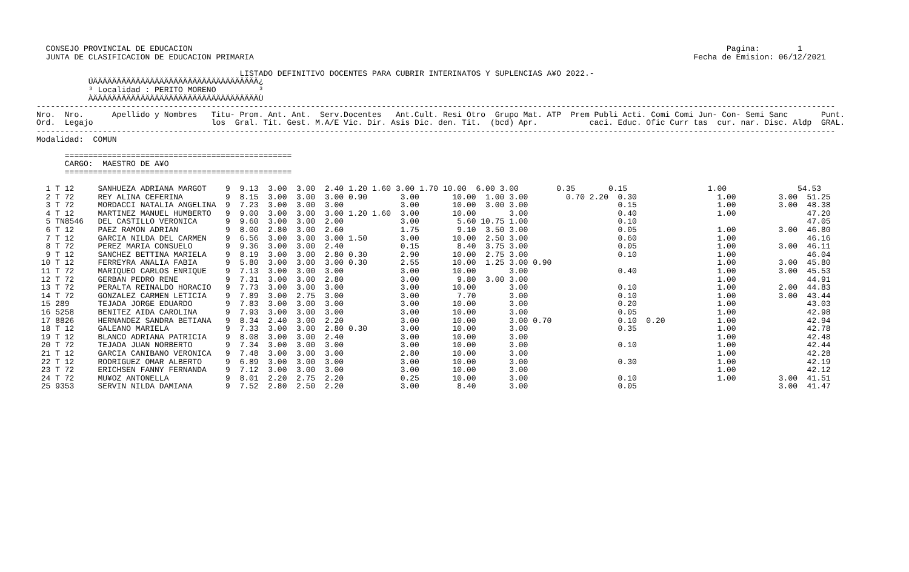CONSEJO PROVINCIAL DE EDUCACION                                                                                                                 Pagina:        1
  JUNTA DE CLASIFICACION DE EDUCACION PRIMARIA                                                                                             Fecha de Emision: 06/12/2021

                                           LISTADO DEFINITIVO DOCENTES PARA CUBRIR INTERINATOS Y SUPLENCIAS A¥O 2022.-
           ÚÄÄÄÄÄÄÄÄÄÄÄÄÄÄÄÄÄÄÄÄÄÄÄÄÄÄÄÄÄÄÄÄÄÄÄ¿
           ³ Localidad : PERITO MORENO         ³
           ÀÄÄÄÄÄÄÄÄÄÄÄÄÄÄÄÄÄÄÄÄÄÄÄÄÄÄÄÄÄÄÄÄÄÄÄÙ
-------------------------------------------------------------------------------------------------------------------------------------------------------------------------
Nro.  Nro.      Apellido y Nombres   Titu- Prom. Ant. Ant.  Serv.Docentes   Ant.Cult. Resi Otro  Grupo Mat. ATP  Prem Publi Acti. Comi Comi Jun- Con- Semi Sanc       Punt.
Ord.  Legajo                         los  Gral. Tit. Gest. M.A/E Vic. Dir. Asis Dic. den. Tit.  (bcd) Apr.           caci. Educ. Ofic Curr tas  cur. nar. Disc. Aldp  GRAL.
-------------------------------------------------------------------------------------------------------------------------------------------------------------------------
Modalidad:  COMUN

      ================================================
      CARGO:  MAESTRO DE A¥O
      ================================================

  1 T 12     SANHUEZA ADRIANA MARGOT    9  9.13  3.00  3.00  2.40 1.20 1.60 3.00 1.70 10.00  6.00 3.00        0.35       0.15                 1.00               54.53
  2 T 72     REY ALINA CEFERINA         9  8.15  3.00  3.00  3.00 0.90       3.00       10.00  1.00 3.00        0.70 2.20  0.30                 1.00         3.00  51.25
  3 T 72     MORDACCI NATALIA ANGELINA  9  7.23  3.00  3.00  3.00            3.00       10.00  3.00 3.00                   0.15                 1.00         3.00  48.38
  4 T 12     MARTINEZ MANUEL HUMBERTO   9  9.00  3.00  3.00  3.00 1.20 1.60  3.00       10.00       3.00                   0.40                 1.00               47.20
  5 TN8546   DEL CASTILLO VERONICA      9  9.60  3.00  3.00  2.00            3.00        5.60 10.75 1.00                   0.10                                    47.05
  6 T 12     PAEZ RAMON ADRIAN          9  8.00  2.80  3.00  2.60            1.75        9.10  3.50 3.00                   0.05                 1.00         3.00  46.80
  7 T 12     GARCIA NILDA DEL CARMEN    9  6.56  3.00  3.00  3.00 1.50       3.00       10.00  2.50 3.00                   0.60                 1.00               46.16
  8 T 72     PEREZ MARIA CONSUELO       9  9.36  3.00  3.00  2.40            0.15        8.40  3.75 3.00                   0.05                 1.00         3.00  46.11
  9 T 12     SANCHEZ BETTINA MARIELA    9  8.19  3.00  3.00  2.80 0.30       2.90       10.00  2.75 3.00                   0.10                 1.00               46.04
 10 T 12     FERREYRA ANALIA FABIA      9  5.80  3.00  3.00  3.00 0.30       2.55       10.00  1.25 3.00 0.90                                   1.00         3.00  45.80
 11 T 72     MARIQUEO CARLOS ENRIQUE    9  7.13  3.00  3.00  3.00            3.00       10.00       3.00                   0.40                 1.00         3.00  45.53
 12 T 72     GERBAN PEDRO RENE          9  7.31  3.00  3.00  2.80            3.00        9.80  3.00 3.00                                        1.00               44.91
 13 T 72     PERALTA REINALDO HORACIO   9  7.73  3.00  3.00  3.00            3.00       10.00       3.00                   0.10                 1.00         2.00  44.83
 14 T 72     GONZALEZ CARMEN LETICIA    9  7.89  3.00  2.75  3.00            3.00        7.70       3.00                   0.10                 1.00         3.00  43.44
 15 289      TEJADA JORGE EDUARDO       9  7.83  3.00  3.00  3.00            3.00       10.00       3.00                   0.20                 1.00               43.03
 16 5258     BENITEZ AIDA CAROLINA      9  7.93  3.00  3.00  3.00            3.00       10.00       3.00                   0.05                 1.00               42.98
 17 8826     HERNANDEZ SANDRA BETIANA   9  8.34  2.40  3.00  2.20            3.00       10.00       3.00 0.70              0.10  0.20           1.00               42.94
 18 T 12     GALEANO MARIELA            9  7.33  3.00  3.00  2.80 0.30       3.00       10.00       3.00                   0.35                 1.00               42.78
 19 T 12     BLANCO ADRIANA PATRICIA    9  8.08  3.00  3.00  2.40            3.00       10.00       3.00                                        1.00               42.48
 20 T 72     TEJADA JUAN NORBERTO       9  7.34  3.00  3.00  3.00            3.00       10.00       3.00                   0.10                 1.00               42.44
 21 T 12     GARCIA CANIBANO VERONICA   9  7.48  3.00  3.00  3.00            2.80       10.00       3.00                                        1.00               42.28
 22 T 12     RODRIGUEZ OMAR ALBERTO     9  6.89  3.00  3.00  3.00            3.00       10.00       3.00                   0.30                 1.00               42.19
 23 T 72     ERICHSEN FANNY FERNANDA    9  7.12  3.00  3.00  3.00            3.00       10.00       3.00                                        1.00               42.12
 24 T 72     MU¥OZ ANTONELLA            9  8.01  2.20  2.75  2.20            0.25       10.00       3.00                   0.10                 1.00         3.00  41.51
 25 9353     SERVIN NILDA DAMIANA       9  7.52  2.80  2.50  2.20            3.00        8.40       3.00                   0.05                              3.00  41.47